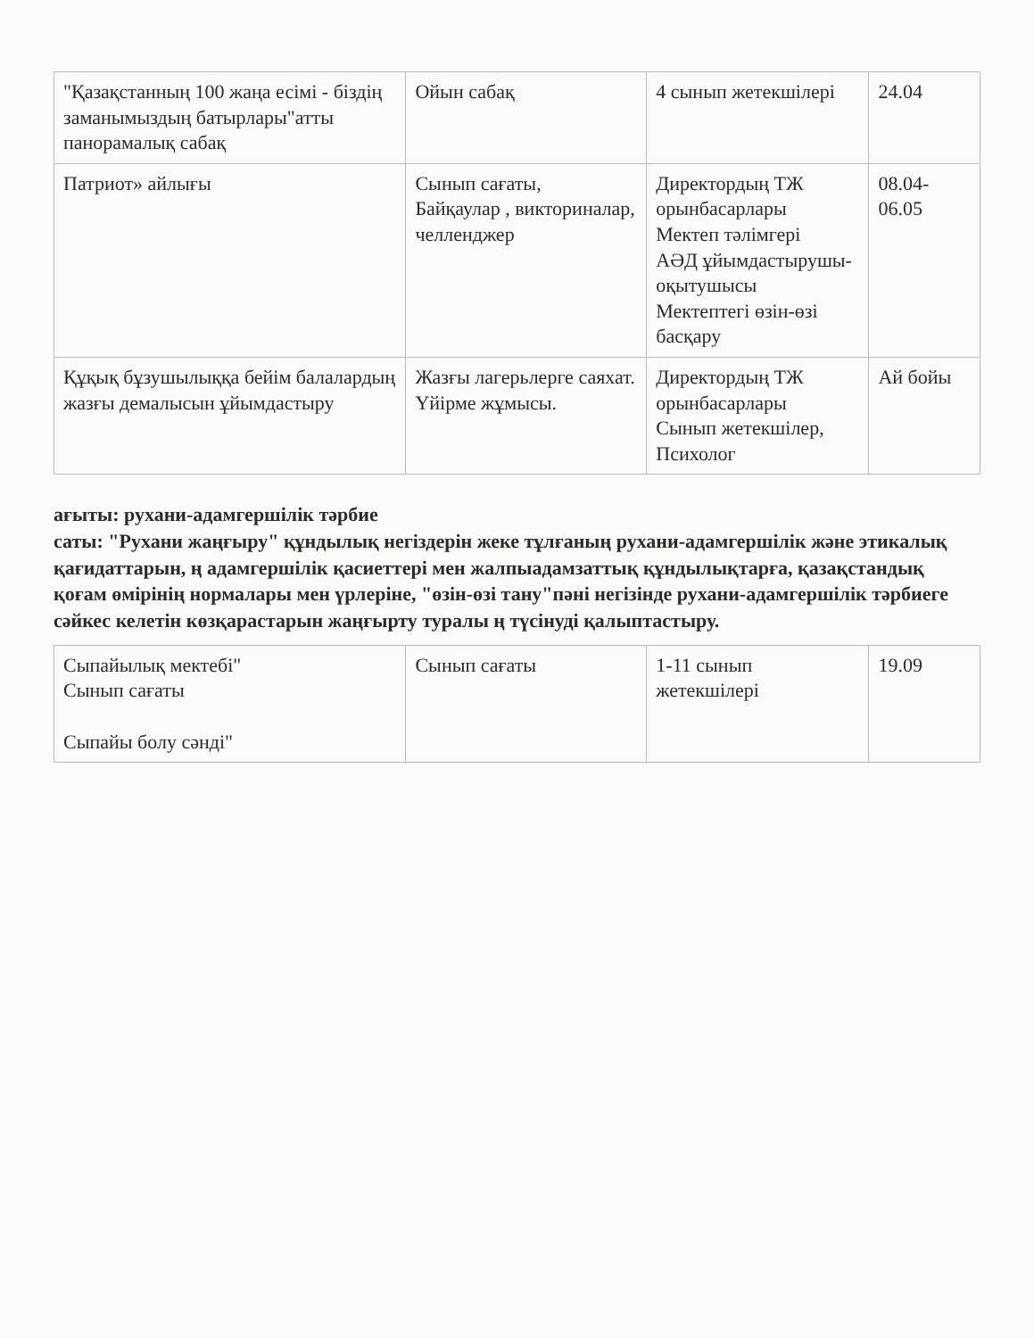| "Қазақстанның 100 жаңа есімі - біздің заманымыздың батырлары"атты панорамалық сабақ | Ойын сабақ | 4 сынып жетекшілері | 24.04 |
| Патриот» айлығы | Сынып сағаты, Байқаулар , викториналар, челленджер | Директордың ТЖ орынбасарлары Мектеп тәлімгері АӘД ұйымдастырушы-оқытушысы Мектептегі өзін-өзі басқару | 08.04-06.05 |
| Құқық бұзушылыққа бейім балалардың жазғы демалысын ұйымдастыру | Жазғы лагерьлерге саяхат. Үйірме жұмысы. | Директордың ТЖ орынбасарлары Сынып жетекшілер, Психолог | Ай бойы |
ағыты: рухани-адамгершілік тәрбие
саты: "Рухани жаңғыру" құндылық негіздерін жеке тұлғаның рухани-адамгершілік және этикалық қағидаттарын, ң адамгершілік қасиеттері мен жалпыадамзаттық құндылықтарға, қазақстандық қоғам өмірінің нормалары мен үрлеріне, "өзін-өзі тану"пәні негізінде рухани-адамгершілік тәрбиеге сәйкес келетін көзқарастарын жаңғырту туралы ң түсінуді қалыптастыру.
| Сыпайылық мектебі" Сынып сағаты Сыпайы болу сәнді" | Сынып сағаты | 1-11 сынып жетекшілері | 19.09 |